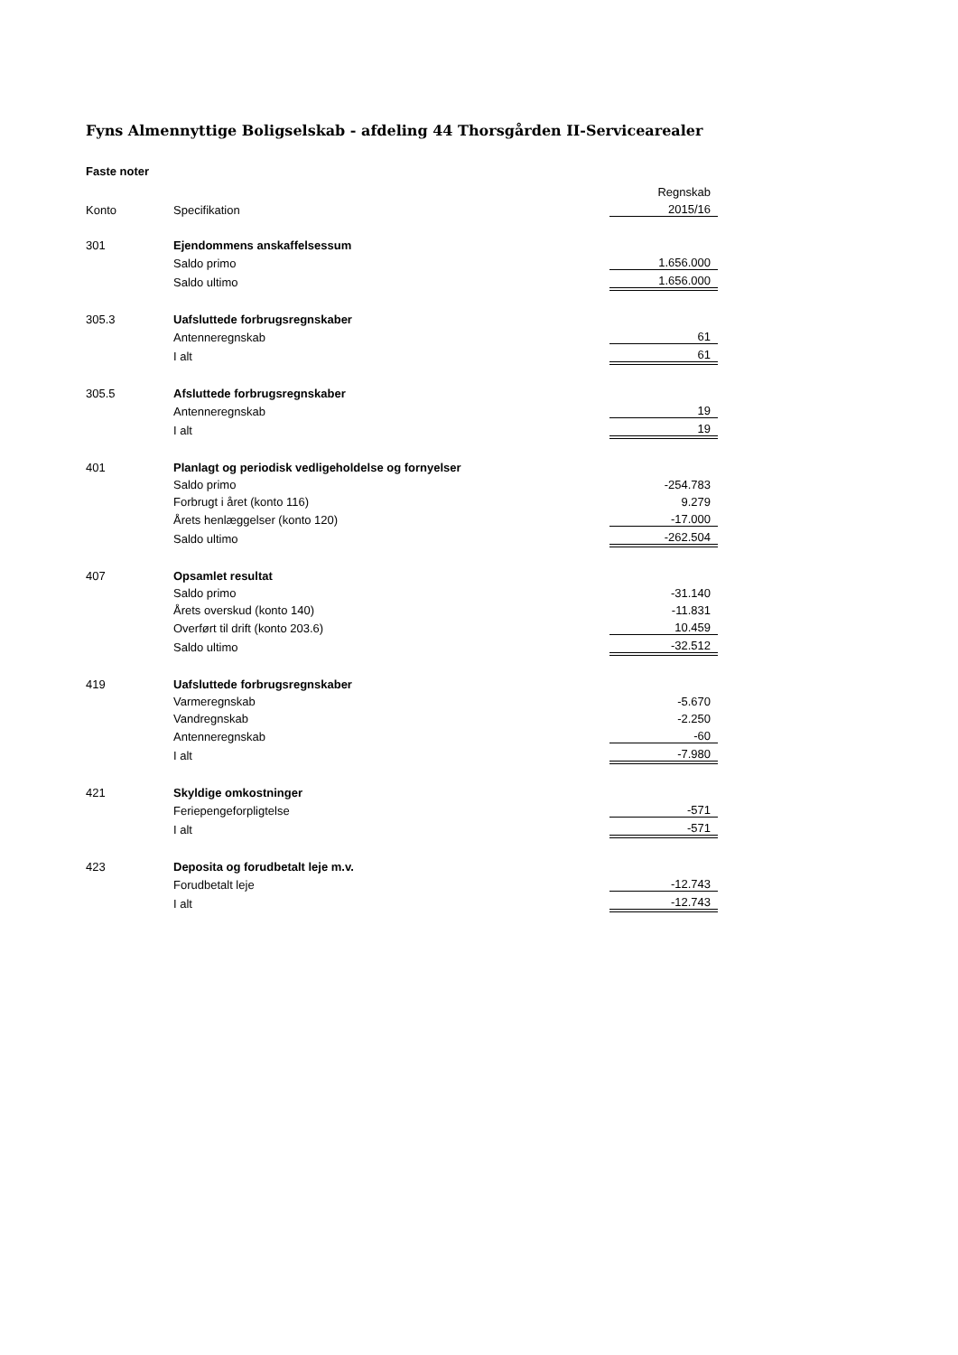Fyns Almennyttige Boligselskab - afdeling 44 Thorsgården II-Servicearealer
Faste noter
| | | Regnskab |
| Konto | Specifikation | 2015/16 |
| 301 | Ejendommens anskaffelsessum | |
| | Saldo primo | 1.656.000 |
| | Saldo ultimo | 1.656.000 |
| 305.3 | Uafsluttede forbrugsregnskaber | |
| | Antenneregnskab | 61 |
| | I alt | 61 |
| 305.5 | Afsluttede forbrugsregnskaber | |
| | Antenneregnskab | 19 |
| | I alt | 19 |
| 401 | Planlagt og periodisk vedligeholdelse og fornyelser | |
| | Saldo primo | -254.783 |
| | Forbrugt i året (konto 116) | 9.279 |
| | Årets henlæggelser (konto 120) | -17.000 |
| | Saldo ultimo | -262.504 |
| 407 | Opsamlet resultat | |
| | Saldo primo | -31.140 |
| | Årets overskud (konto 140) | -11.831 |
| | Overført til drift (konto 203.6) | 10.459 |
| | Saldo ultimo | -32.512 |
| 419 | Uafsluttede forbrugsregnskaber | |
| | Varmeregnskab | -5.670 |
| | Vandregnskab | -2.250 |
| | Antenneregnskab | -60 |
| | I alt | -7.980 |
| 421 | Skyldige omkostninger | |
| | Feriepengeforpligtelse | -571 |
| | I alt | -571 |
| 423 | Deposita og forudbetalt leje m.v. | |
| | Forudbetalt leje | -12.743 |
| | I alt | -12.743 |